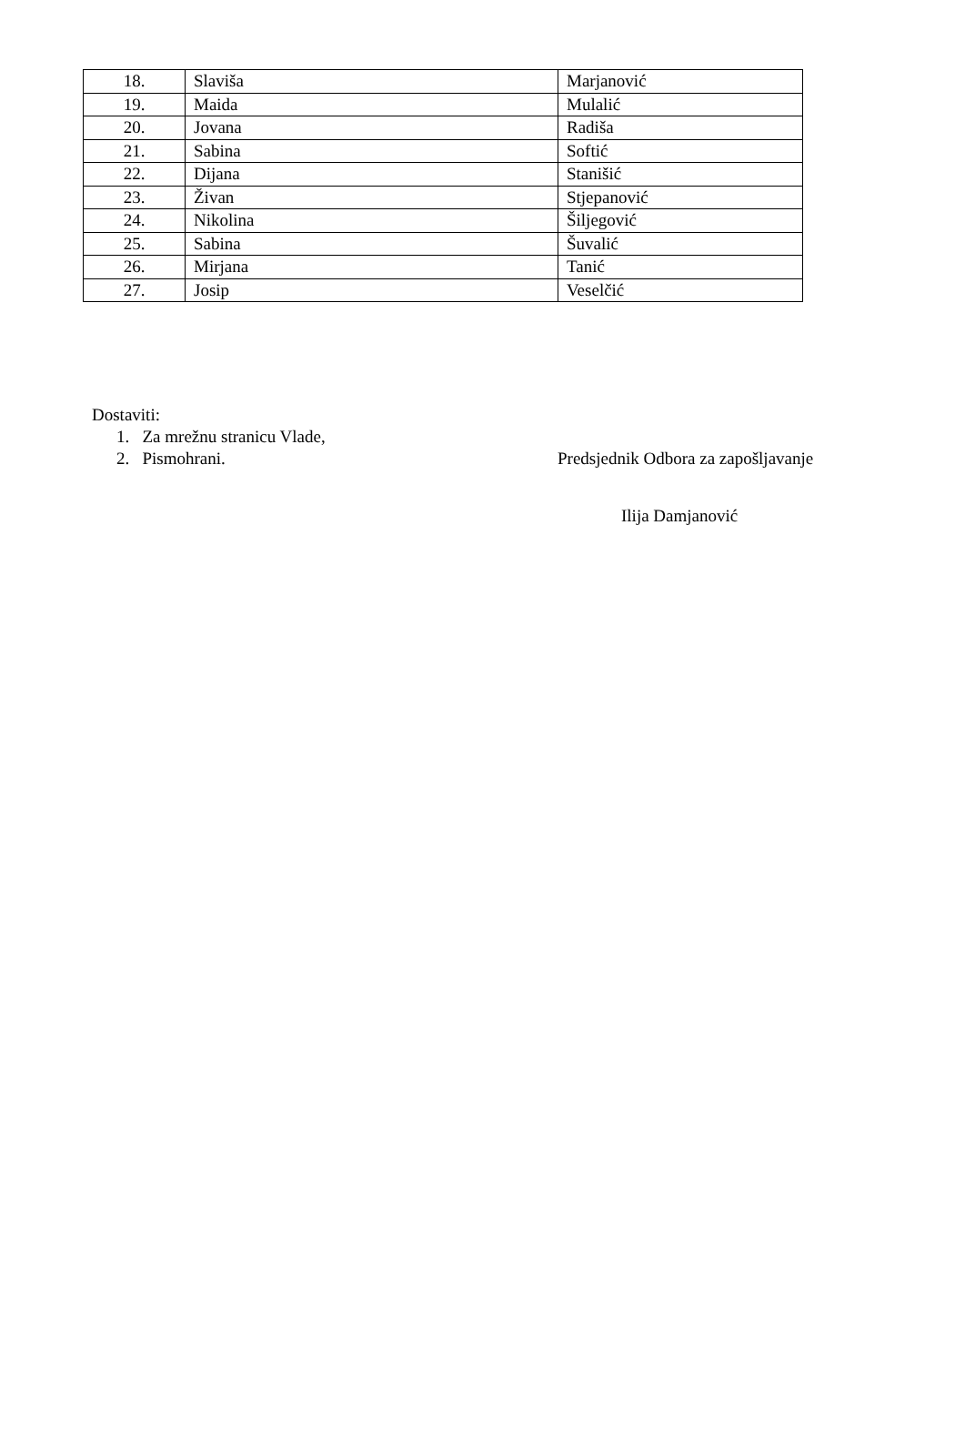| 18. | Slaviša | Marjanović |
| 19. | Maida | Mulalić |
| 20. | Jovana | Radiša |
| 21. | Sabina | Softić |
| 22. | Dijana | Stanišić |
| 23. | Živan | Stjepanović |
| 24. | Nikolina | Šiljegović |
| 25. | Sabina | Šuvalić |
| 26. | Mirjana | Tanić |
| 27. | Josip | Veselčić |
Dostaviti:
1. Za mrežnu stranicu Vlade,
2. Pismohrani. Predsjednik Odbora za zapošljavanje
Ilija Damjanović